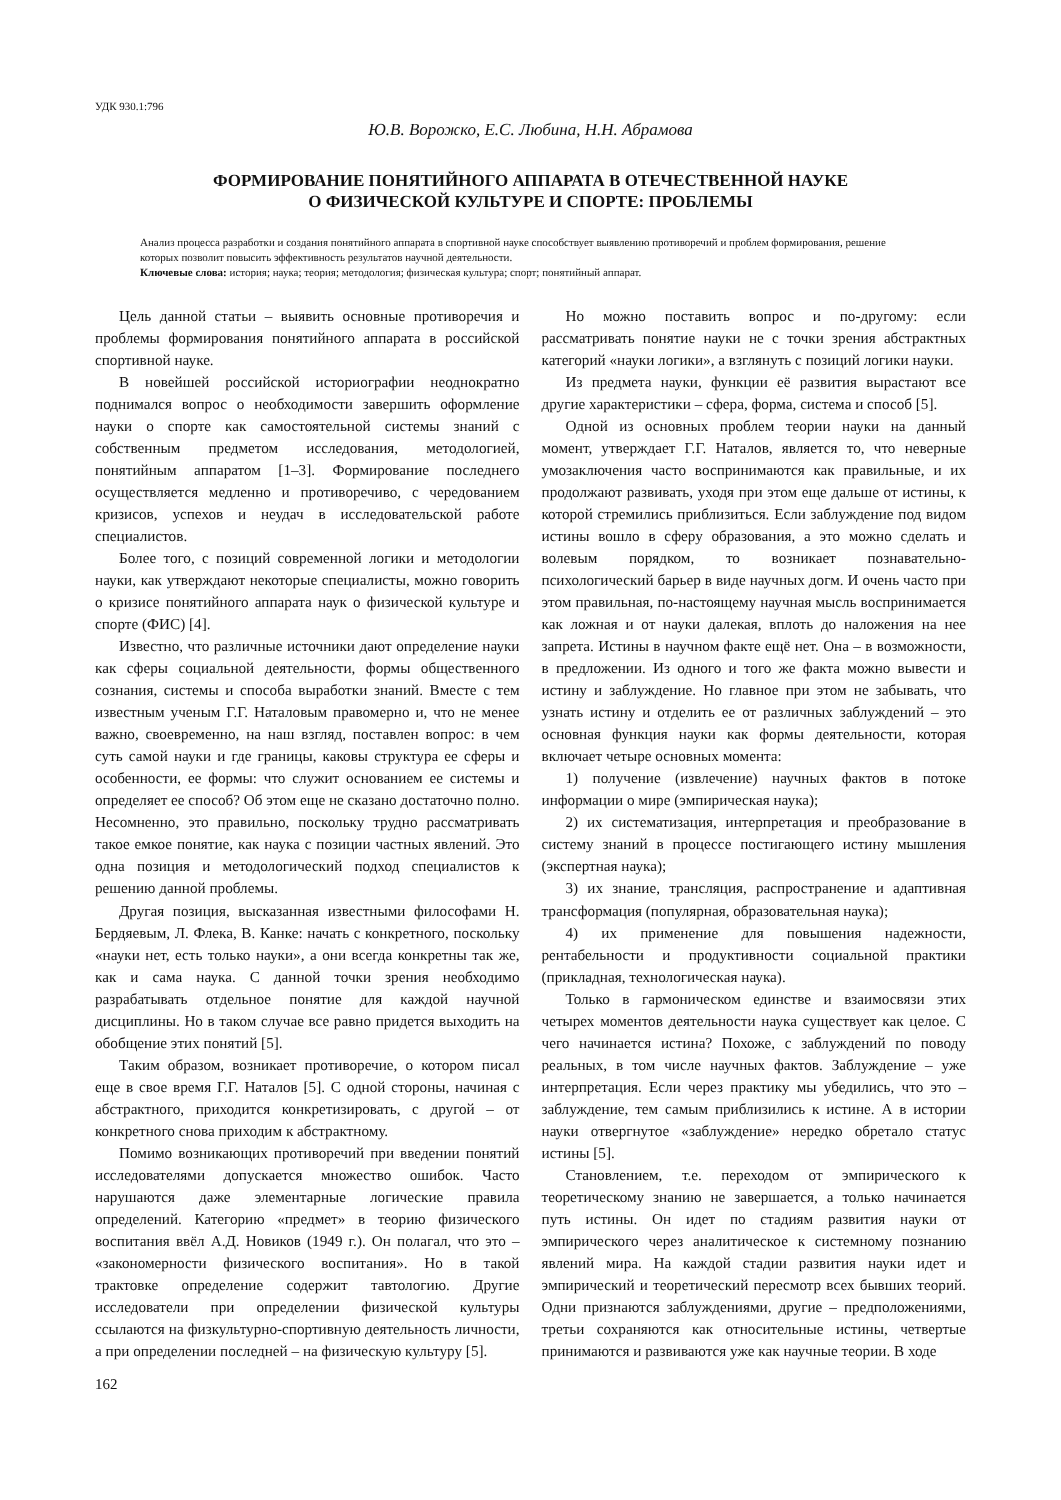УДК 930.1:796
Ю.В. Ворожко, Е.С. Любина, Н.Н. Абрамова
ФОРМИРОВАНИЕ ПОНЯТИЙНОГО АППАРАТА В ОТЕЧЕСТВЕННОЙ НАУКЕ
О ФИЗИЧЕСКОЙ КУЛЬТУРЕ И СПОРТЕ: ПРОБЛЕМЫ
Анализ процесса разработки и создания понятийного аппарата в спортивной науке способствует выявлению противоречий и проблем формирования, решение которых позволит повысить эффективность результатов научной деятельности.
Ключевые слова: история; наука; теория; методология; физическая культура; спорт; понятийный аппарат.
Цель данной статьи – выявить основные противоречия и проблемы формирования понятийного аппарата в российской спортивной науке.
В новейшей российской историографии неоднократно поднимался вопрос о необходимости завершить оформление науки о спорте как самостоятельной системы знаний с собственным предметом исследования, методологией, понятийным аппаратом [1–3]. Формирование последнего осуществляется медленно и противоречиво, с чередованием кризисов, успехов и неудач в исследовательской работе специалистов.
Более того, с позиций современной логики и методологии науки, как утверждают некоторые специалисты, можно говорить о кризисе понятийного аппарата наук о физической культуре и спорте (ФИС) [4].
Известно, что различные источники дают определение науки как сферы социальной деятельности, формы общественного сознания, системы и способа выработки знаний. Вместе с тем известным ученым Г.Г. Наталовым правомерно и, что не менее важно, своевременно, на наш взгляд, поставлен вопрос: в чем суть самой науки и где границы, каковы структура ее сферы и особенности, ее формы: что служит основанием ее системы и определяет ее способ? Об этом еще не сказано достаточно полно. Несомненно, это правильно, поскольку трудно рассматривать такое емкое понятие, как наука с позиции частных явлений. Это одна позиция и методологический подход специалистов к решению данной проблемы.
Другая позиция, высказанная известными философами Н. Бердяевым, Л. Флека, В. Канке: начать с конкретного, поскольку «науки нет, есть только науки», а они всегда конкретны так же, как и сама наука. С данной точки зрения необходимо разрабатывать отдельное понятие для каждой научной дисциплины. Но в таком случае все равно придется выходить на обобщение этих понятий [5].
Таким образом, возникает противоречие, о котором писал еще в свое время Г.Г. Наталов [5]. С одной стороны, начиная с абстрактного, приходится конкретизировать, с другой – от конкретного снова приходим к абстрактному.
Помимо возникающих противоречий при введении понятий исследователями допускается множество ошибок. Часто нарушаются даже элементарные логические правила определений. Категорию «предмет» в теорию физического воспитания ввёл А.Д. Новиков (1949 г.). Он полагал, что это – «закономерности физического воспитания». Но в такой трактовке определение содержит тавтологию. Другие исследователи при определении физической культуры ссылаются на физкультурно-спортивную деятельность личности, а при определении последней – на физическую культуру [5].
Но можно поставить вопрос и по-другому: если рассматривать понятие науки не с точки зрения абстрактных категорий «науки логики», а взглянуть с позиций логики науки.
Из предмета науки, функции её развития вырастают все другие характеристики – сфера, форма, система и способ [5].
Одной из основных проблем теории науки на данный момент, утверждает Г.Г. Наталов, является то, что неверные умозаключения часто воспринимаются как правильные, и их продолжают развивать, уходя при этом еще дальше от истины, к которой стремились приблизиться. Если заблуждение под видом истины вошло в сферу образования, а это можно сделать и волевым порядком, то возникает познавательно-психологический барьер в виде научных догм. И очень часто при этом правильная, по-настоящему научная мысль воспринимается как ложная и от науки далекая, вплоть до наложения на нее запрета. Истины в научном факте ещё нет. Она – в возможности, в предложении. Из одного и того же факта можно вывести и истину и заблуждение. Но главное при этом не забывать, что узнать истину и отделить ее от различных заблуждений – это основная функция науки как формы деятельности, которая включает четыре основных момента:
1) получение (извлечение) научных фактов в потоке информации о мире (эмпирическая наука);
2) их систематизация, интерпретация и преобразование в систему знаний в процессе постигающего истину мышления (экспертная наука);
3) их знание, трансляция, распространение и адаптивная трансформация (популярная, образовательная наука);
4) их применение для повышения надежности, рентабельности и продуктивности социальной практики (прикладная, технологическая наука).
Только в гармоническом единстве и взаимосвязи этих четырех моментов деятельности наука существует как целое. С чего начинается истина? Похоже, с заблуждений по поводу реальных, в том числе научных фактов. Заблуждение – уже интерпретация. Если через практику мы убедились, что это – заблуждение, тем самым приблизились к истине. А в истории науки отвергнутое «заблуждение» нередко обретало статус истины [5].
Становлением, т.е. переходом от эмпирического к теоретическому знанию не завершается, а только начинается путь истины. Он идет по стадиям развития науки от эмпирического через аналитическое к системному познанию явлений мира. На каждой стадии развития науки идет и эмпирический и теоретический пересмотр всех бывших теорий. Одни признаются заблуждениями, другие – предположениями, третьи сохраняются как относительные истины, четвертые принимаются и развиваются уже как научные теории. В ходе
162